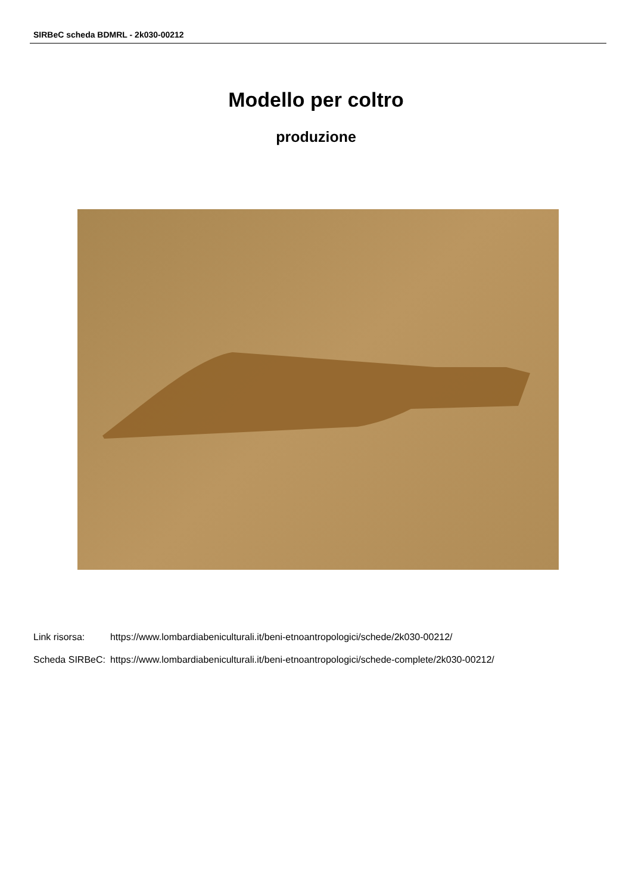SIRBeC scheda BDMRL - 2k030-00212
Modello per coltro
produzione
| Link risorsa: | https://www.lombardiabeniculturali.it/beni-etnoantropologici/schede/2k030-00212/ |
| Scheda SIRBeC: | https://www.lombardiabeniculturali.it/beni-etnoantropologici/schede-complete/2k030-00212/ |